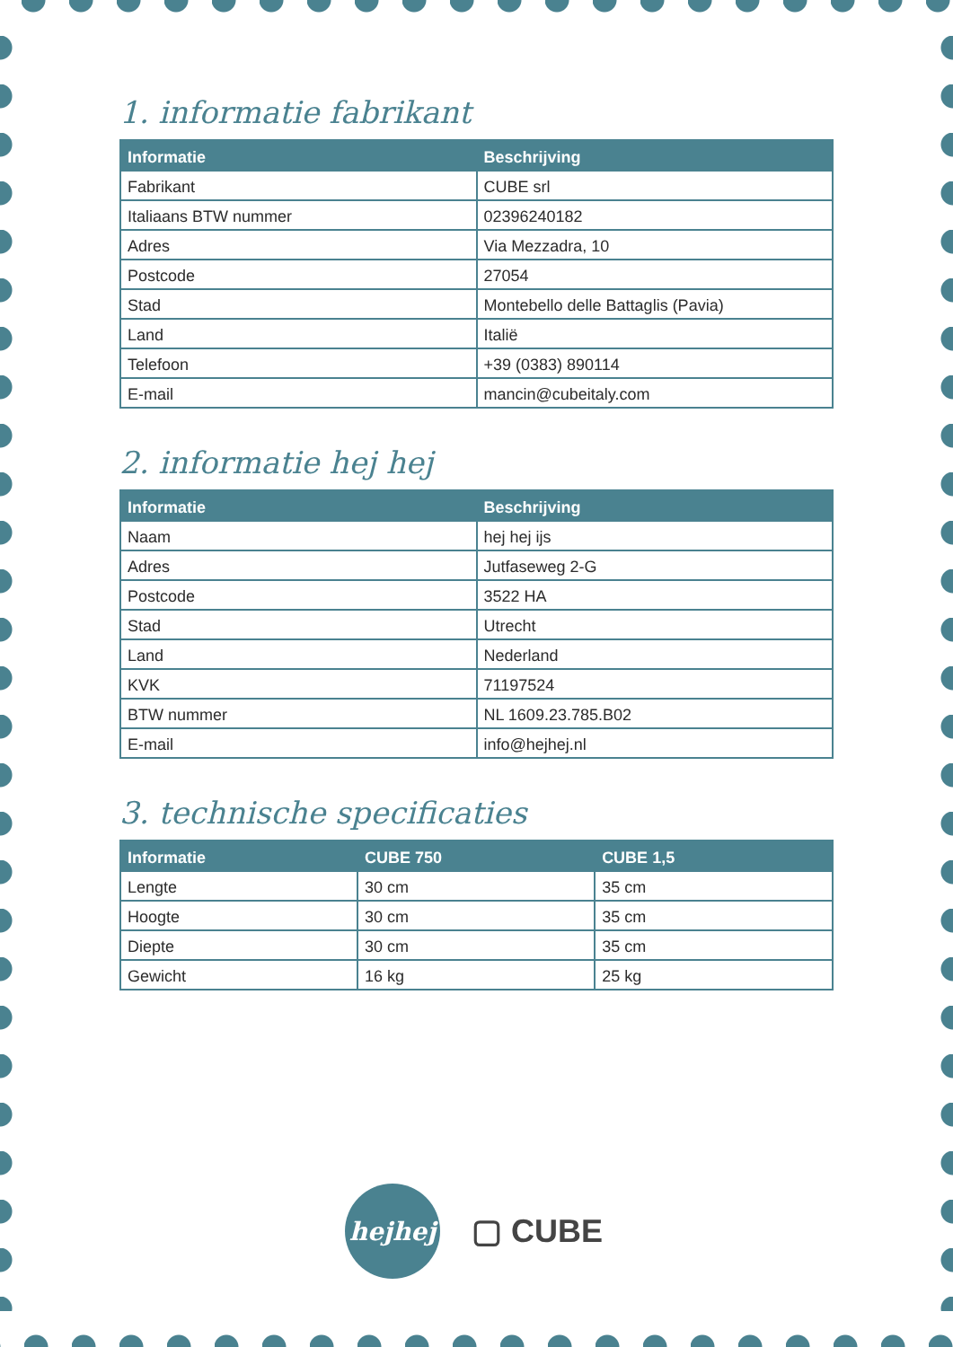1. informatie fabrikant
| Informatie | Beschrijving |
| --- | --- |
| Fabrikant | CUBE srl |
| Italiaans BTW nummer | 02396240182 |
| Adres | Via Mezzadra, 10 |
| Postcode | 27054 |
| Stad | Montebello delle Battaglis (Pavia) |
| Land | Italië |
| Telefoon | +39 (0383) 890114 |
| E-mail | mancin@cubeitaly.com |
2. informatie hej hej
| Informatie | Beschrijving |
| --- | --- |
| Naam | hej hej ijs |
| Adres | Jutfaseweg 2-G |
| Postcode | 3522 HA |
| Stad | Utrecht |
| Land | Nederland |
| KVK | 71197524 |
| BTW nummer | NL 1609.23.785.B02 |
| E-mail | info@hejhej.nl |
3. technische specificaties
| Informatie | CUBE 750 | CUBE 1,5 |
| --- | --- | --- |
| Lengte | 30 cm | 35 cm |
| Hoogte | 30 cm | 35 cm |
| Diepte | 30 cm | 35 cm |
| Gewicht | 16 kg | 25 kg |
hejhej
▢ CUBE